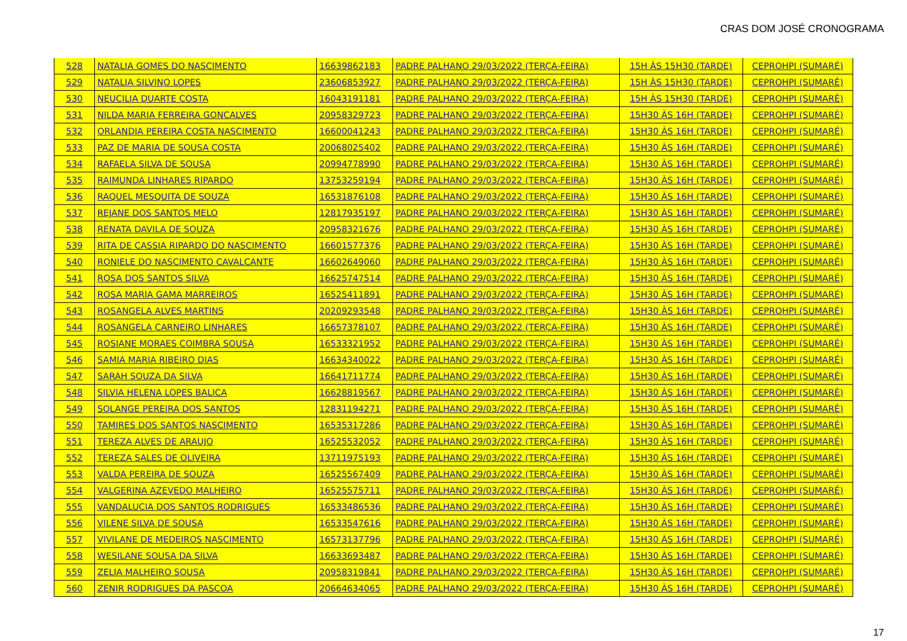CRAS DOM JOSÉ CRONOGRAMA
| 528 | NATALIA GOMES DO NASCIMENTO | 16639862183 | PADRE PALHANO 29/03/2022 (TERÇA-FEIRA) | 15H ÀS 15H30 (TARDE) | CEPROHPI (SUMARÉ) |
| 529 | NATALIA SILVINO LOPES | 23606853927 | PADRE PALHANO 29/03/2022 (TERÇA-FEIRA) | 15H ÀS 15H30 (TARDE) | CEPROHPI (SUMARÉ) |
| 530 | NEUCILIA DUARTE COSTA | 16043191181 | PADRE PALHANO 29/03/2022 (TERÇA-FEIRA) | 15H ÀS 15H30 (TARDE) | CEPROHPI (SUMARÉ) |
| 531 | NILDA MARIA FERREIRA GONCALVES | 20958329723 | PADRE PALHANO 29/03/2022 (TERÇA-FEIRA) | 15H30 ÀS 16H (TARDE) | CEPROHPI (SUMARÉ) |
| 532 | ORLANDIA PEREIRA COSTA NASCIMENTO | 16600041243 | PADRE PALHANO 29/03/2022 (TERÇA-FEIRA) | 15H30 ÀS 16H (TARDE) | CEPROHPI (SUMARÉ) |
| 533 | PAZ DE MARIA DE SOUSA COSTA | 20068025402 | PADRE PALHANO 29/03/2022 (TERÇA-FEIRA) | 15H30 ÀS 16H (TARDE) | CEPROHPI (SUMARÉ) |
| 534 | RAFAELA SILVA DE SOUSA | 20994778990 | PADRE PALHANO 29/03/2022 (TERÇA-FEIRA) | 15H30 ÀS 16H (TARDE) | CEPROHPI (SUMARÉ) |
| 535 | RAIMUNDA LINHARES RIPARDO | 13753259194 | PADRE PALHANO 29/03/2022 (TERÇA-FEIRA) | 15H30 ÀS 16H (TARDE) | CEPROHPI (SUMARÉ) |
| 536 | RAQUEL MESQUITA DE SOUZA | 16531876108 | PADRE PALHANO 29/03/2022 (TERÇA-FEIRA) | 15H30 ÀS 16H (TARDE) | CEPROHPI (SUMARÉ) |
| 537 | REJANE DOS SANTOS MELO | 12817935197 | PADRE PALHANO 29/03/2022 (TERÇA-FEIRA) | 15H30 ÀS 16H (TARDE) | CEPROHPI (SUMARÉ) |
| 538 | RENATA DAVILA DE SOUZA | 20958321676 | PADRE PALHANO 29/03/2022 (TERÇA-FEIRA) | 15H30 ÀS 16H (TARDE) | CEPROHPI (SUMARÉ) |
| 539 | RITA DE CASSIA RIPARDO DO NASCIMENTO | 16601577376 | PADRE PALHANO 29/03/2022 (TERÇA-FEIRA) | 15H30 ÀS 16H (TARDE) | CEPROHPI (SUMARÉ) |
| 540 | RONIELE DO NASCIMENTO CAVALCANTE | 16602649060 | PADRE PALHANO 29/03/2022 (TERÇA-FEIRA) | 15H30 ÀS 16H (TARDE) | CEPROHPI (SUMARÉ) |
| 541 | ROSA DOS SANTOS SILVA | 16625747514 | PADRE PALHANO 29/03/2022 (TERÇA-FEIRA) | 15H30 ÀS 16H (TARDE) | CEPROHPI (SUMARÉ) |
| 542 | ROSA MARIA GAMA MARREIROS | 16525411891 | PADRE PALHANO 29/03/2022 (TERÇA-FEIRA) | 15H30 ÀS 16H (TARDE) | CEPROHPI (SUMARÉ) |
| 543 | ROSANGELA ALVES MARTINS | 20209293548 | PADRE PALHANO 29/03/2022 (TERÇA-FEIRA) | 15H30 ÀS 16H (TARDE) | CEPROHPI (SUMARÉ) |
| 544 | ROSANGELA CARNEIRO LINHARES | 16657378107 | PADRE PALHANO 29/03/2022 (TERÇA-FEIRA) | 15H30 ÀS 16H (TARDE) | CEPROHPI (SUMARÉ) |
| 545 | ROSIANE MORAES COIMBRA SOUSA | 16533321952 | PADRE PALHANO 29/03/2022 (TERÇA-FEIRA) | 15H30 ÀS 16H (TARDE) | CEPROHPI (SUMARÉ) |
| 546 | SAMIA MARIA RIBEIRO DIAS | 16634340022 | PADRE PALHANO 29/03/2022 (TERÇA-FEIRA) | 15H30 ÀS 16H (TARDE) | CEPROHPI (SUMARÉ) |
| 547 | SARAH SOUZA DA SILVA | 16641711774 | PADRE PALHANO 29/03/2022 (TERÇA-FEIRA) | 15H30 ÀS 16H (TARDE) | CEPROHPI (SUMARÉ) |
| 548 | SILVIA HELENA LOPES BALICA | 16628819567 | PADRE PALHANO 29/03/2022 (TERÇA-FEIRA) | 15H30 ÀS 16H (TARDE) | CEPROHPI (SUMARÉ) |
| 549 | SOLANGE PEREIRA DOS SANTOS | 12831194271 | PADRE PALHANO 29/03/2022 (TERÇA-FEIRA) | 15H30 ÀS 16H (TARDE) | CEPROHPI (SUMARÉ) |
| 550 | TAMIRES DOS SANTOS NASCIMENTO | 16535317286 | PADRE PALHANO 29/03/2022 (TERÇA-FEIRA) | 15H30 ÀS 16H (TARDE) | CEPROHPI (SUMARÉ) |
| 551 | TEREZA ALVES DE ARAUJO | 16525532052 | PADRE PALHANO 29/03/2022 (TERÇA-FEIRA) | 15H30 ÀS 16H (TARDE) | CEPROHPI (SUMARÉ) |
| 552 | TEREZA SALES DE OLIVEIRA | 13711975193 | PADRE PALHANO 29/03/2022 (TERÇA-FEIRA) | 15H30 ÀS 16H (TARDE) | CEPROHPI (SUMARÉ) |
| 553 | VALDA PEREIRA DE SOUZA | 16525567409 | PADRE PALHANO 29/03/2022 (TERÇA-FEIRA) | 15H30 ÀS 16H (TARDE) | CEPROHPI (SUMARÉ) |
| 554 | VALGERINA AZEVEDO MALHEIRO | 16525575711 | PADRE PALHANO 29/03/2022 (TERÇA-FEIRA) | 15H30 ÀS 16H (TARDE) | CEPROHPI (SUMARÉ) |
| 555 | VANDALUCIA DOS SANTOS RODRIGUES | 16533486536 | PADRE PALHANO 29/03/2022 (TERÇA-FEIRA) | 15H30 ÀS 16H (TARDE) | CEPROHPI (SUMARÉ) |
| 556 | VILENE SILVA DE SOUSA | 16533547616 | PADRE PALHANO 29/03/2022 (TERÇA-FEIRA) | 15H30 ÀS 16H (TARDE) | CEPROHPI (SUMARÉ) |
| 557 | VIVILANE DE MEDEIROS NASCIMENTO | 16573137796 | PADRE PALHANO 29/03/2022 (TERÇA-FEIRA) | 15H30 ÀS 16H (TARDE) | CEPROHPI (SUMARÉ) |
| 558 | WESILANE SOUSA DA SILVA | 16633693487 | PADRE PALHANO 29/03/2022 (TERÇA-FEIRA) | 15H30 ÀS 16H (TARDE) | CEPROHPI (SUMARÉ) |
| 559 | ZELIA MALHEIRO SOUSA | 20958319841 | PADRE PALHANO 29/03/2022 (TERÇA-FEIRA) | 15H30 ÀS 16H (TARDE) | CEPROHPI (SUMARÉ) |
| 560 | ZENIR RODRIGUES DA PASCOA | 20664634065 | PADRE PALHANO 29/03/2022 (TERÇA-FEIRA) | 15H30 ÀS 16H (TARDE) | CEPROHPI (SUMARÉ) |
17